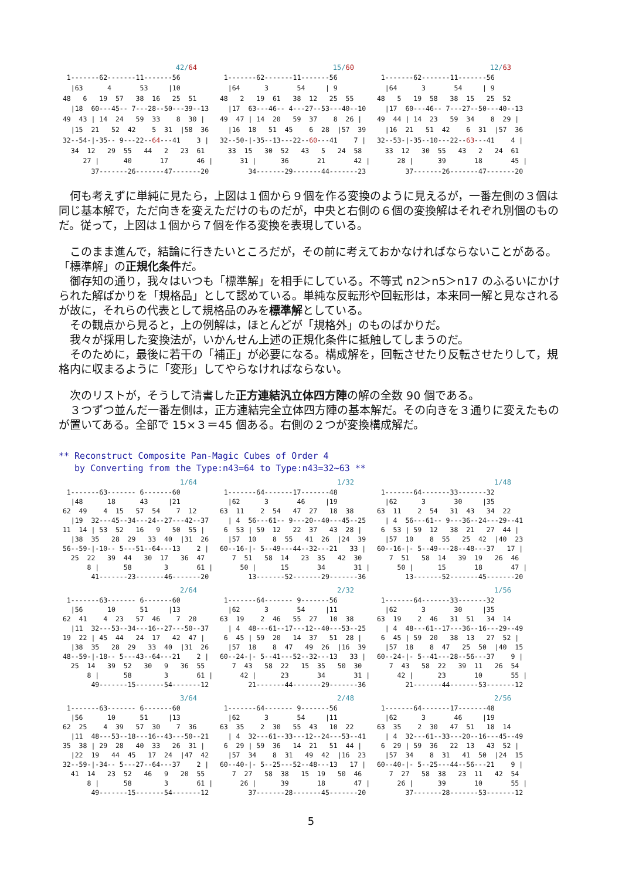42/64
  1-------62-------11-------56
   |63      4       53     |10
 48   6   19  57   38  16   25  51
   |18  60---45-- 7---28--50---39--13
 49  43 | 14  24   59  33    8  30 |
   |15  21   52  42    5  31  |58  36
 32--54-|-35-- 9---22--64---41    3 |
   34  12   29  55   44   2   23  61
      27 |      40       17       46 |
        37-------26-------47-------20
15/60
  1-------62-------11-------56
   |64      3       54     | 9
 48   2   19  61   38  12   25  55
   |17  63---46-- 4---27--53---40--10
 49  47 | 14  20   59  37    8  26 |
   |16  18   51  45    6  28  |57  39
 32--50-|-35--13---22--60---41    7 |
   33  15   30  52   43   5   24  58
      31 |      36       21       42 |
        34-------29-------44-------23
12/63
  1-------62-------11-------56
   |64      3       54     | 9
 48   5   19  58   38  15   25  52
   |17  60---46-- 7---27--50---40--13
 49  44 | 14  23   59  34    8  29 |
   |16  21   51  42    6  31  |57  36
 32--53-|-35--10---22--63---41    4 |
   33  12   30  55   43   2   24  61
      28 |      39       18       45 |
        37-------26-------47-------20
何も考えずに単純に見たら，上図は１個から９個を作る変換のように見えるが，一番左側の３個は同じ基本解で，ただ向きを変えただけのものだが，中央と右側の６個の変換解はそれぞれ別個のものだ。従って，上図は１個から７個を作る変換を表現している。
このまま進んで，結論に行きたいところだが，その前に考えておかなければならないことがある。「標準解」の正規化条件だ。
御存知の通り，我々はいつも「標準解」を相手にしている。不等式 n2＞n5＞n17 のふるいにかけられた解ばかりを「規格品」として認めている。単純な反転形や回転形は，本来同一解と見なされるが故に，それらの代表として規格品のみを標準解としている。
その観点から見ると，上の例解は，ほとんどが「規格外」のものばかりだ。
我々が採用した変換法が，いかんせん上述の正規化条件に抵触してしまうのだ。
そのために，最後に若干の「補正」が必要になる。構成解を，回転させたり反転させたりして，規格内に収まるように「変形」してやらなければならない。
次のリストが，そうして清書した正方連結汎立体四方陣の解の全数 90 個である。
３つずつ並んだ一番左側は，正方連結完全立体四方陣の基本解だ。その向きを３通りに変えたものが置いてある。全部で 15×３＝45 個ある。右側の２つが変換構成解だ。
** Reconstruct Composite Pan-Magic Cubes of Order 4
by Converting from the Type:n43=64 to Type:n43=32~63 **
1/64
  1-------63------- 6-------60
   |48      18      43     |21
 62  49    4  15   57  54    7  12
   |19  32---45--34---24--27---42--37
 11  14 | 53  52   16   9   50  55 |
   |38  35   28  29   33  40  |31  26
 56--59-|-10-- 5---51--64---13    2 |
   25  22   39  44   30  17   36  47
       8 |      58        3       61 |
        41-------23-------46-------20
1/32
  1-------64-------17-------48
   |62      3       46     |19
 63  11    2  54   47  27   18  38
   | 4  56---61-- 9---20--40---45--25
  6  53 | 59  12   22  37   43  28 |
   |57  10    8  55   41  26  |24  39
 60--16-|- 5--49---44--32---21   33 |
    7  51   58  14   23  35   42  30
      50 |      15       34       31 |
        13-------52-------29-------36
1/48
  1-------64-------33-------32
   |62      3       30     |35
 63  11    2  54   31  43   34  22
   | 4  56---61-- 9---36--24---29--41
  6  53 | 59  12   38  21   27  44 |
   |57  10    8  55   25  42  |40  23
 60--16-|- 5--49---28--48---37   17 |
    7  51   58  14   39  19   26  46
      50 |      15       18       47 |
        13-------52-------45-------20
2/64
  1-------63------- 6-------60
   |56      10      51     |13
 62  41    4  23   57  46    7  20
   |11  32---53--34---16--27---50--37
 19  22 | 45  44   24  17   42  47 |
   |38  35   28  29   33  40  |31  26
 48--59-|-18-- 5---43--64---21    2 |
   25  14   39  52   30   9   36  55
       8 |      58        3       61 |
        49-------15-------54-------12
2/32
  1-------64------- 9-------56
   |62      3       54     |11
 63  19    2  46   55  27   10  38
   | 4  48---61--17---12--40---53--25
  6  45 | 59  20   14  37   51  28 |
   |57  18    8  47   49  26  |16  39
 60--24-|- 5--41---52--32---13   33 |
    7  43   58  22   15  35   50  30
      42 |      23       34       31 |
        21-------44-------29-------36
1/56
  1-------64-------33-------32
   |62      3       30     |35
 63  19    2  46   31  51   34  14
   | 4  48---61--17---36--16---29--49
  6  45 | 59  20   38  13   27  52 |
   |57  18    8  47   25  50  |40  15
 60--24-|- 5--41---28--56---37    9 |
    7  43   58  22   39  11   26  54
      42 |      23       10       55 |
        21-------44-------53-------12
3/64
  1-------63------- 6-------60
   |56      10      51     |13
 62  25    4  39   57  30    7  36
   |11  48---53--18---16--43---50--21
 35  38 | 29  28   40  33   26  31 |
   |22  19   44  45   17  24  |47  42
 32--59-|-34-- 5---27--64---37    2 |
   41  14   23  52   46   9   20  55
       8 |      58        3       61 |
        49-------15-------54-------12
2/48
  1-------64------- 9-------56
   |62      3       54     |11
 63  35    2  30   55  43   10  22
   | 4  32---61--33---12--24---53--41
  6  29 | 59  36   14  21   51  44 |
   |57  34    8  31   49  42  |16  23
 60--40-|- 5--25---52--48---13   17 |
    7  27   58  38   15  19   50  46
      26 |      39       18       47 |
        37-------28-------45-------20
2/56
  1-------64-------17-------48
   |62      3       46     |19
 63  35    2  30   47  51   18  14
   | 4  32---61--33---20--16---45--49
  6  29 | 59  36   22  13   43  52 |
   |57  34    8  31   41  50  |24  15
 60--40-|- 5--25---44--56---21    9 |
    7  27   58  38   23  11   42  54
      26 |      39       10       55 |
        37-------28-------53-------12
5